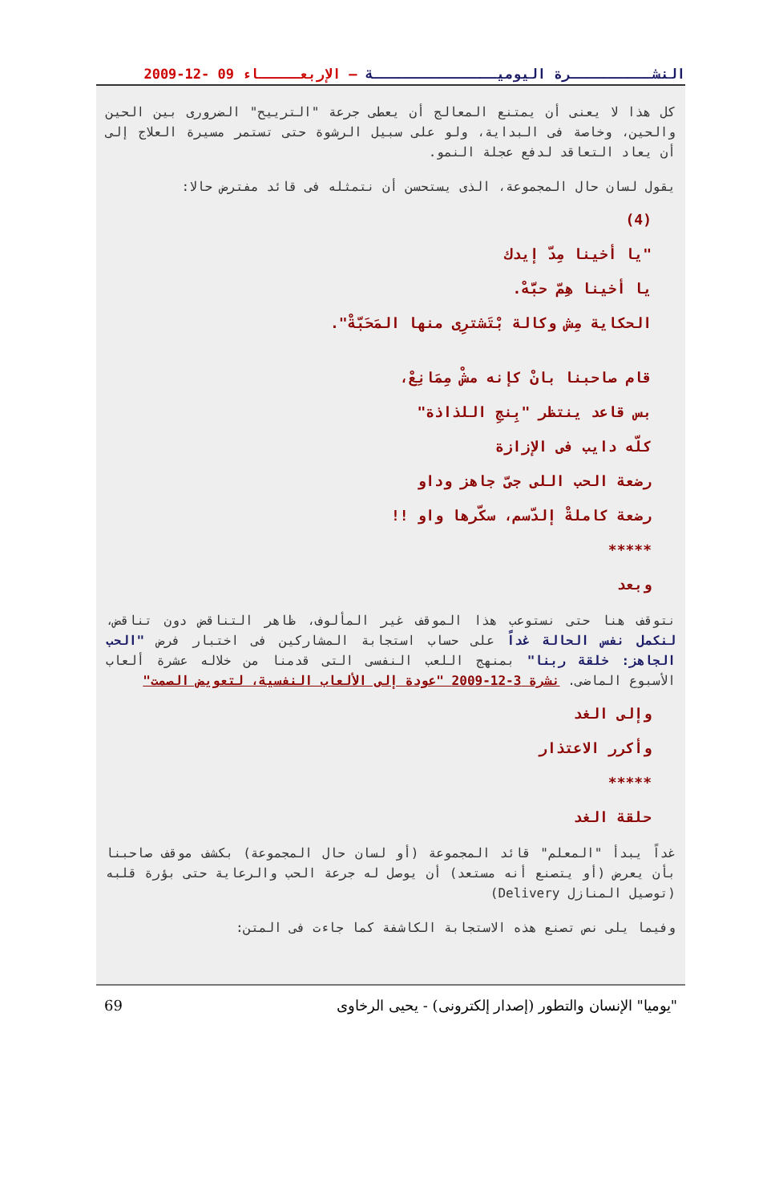النشــــــــــرة اليوميـــــــــــــــة – الإربعـــــاء 09 -12-2009
كل هذا لا يعنى أن يمتنع المعالج أن يعطى جرعة "الترييح" الضرورى بين الحين والحين، وخاصة فى البداية، ولو على سبيل الرشوة حتى تستمر مسيرة العلاج إلى أن يعاد التعاقد لدفع عجلة النمو.
يقول لسان حال المجموعة، الذى يستحسن أن نتمثله فى قائد مفترض حالا:
(4)
"يا أخينا مِدّ إيدك
يا أخينا هِمّ حبَّهْ.
الحكاية مِش وكالة بْتَشترِى منها المَحَبّةْ".
قام صاحبنا بانْ كإنه مشْ مِمَانِعْ،
بس قاعد ينتظر "بِنجِ اللذاذة"
كلّه دايب فى الإزازة
رضعة الحب اللى جىّ جاهز وداو
رضعة كاملةْ إلدّسم، سكّرها واو !!
*****
وبعد
نتوقف هنا حتى نستوعب هذا الموقف غير المألوف، ظاهر التناقض دون تناقض، لنكمل نفس الحالة غداً على حساب استجابة المشاركين فى اختبار فرض "الحب الجاهز: خلقة ربنا" بمنهج اللعب النفسى التى قدمنا من خلاله عشرة ألعاب الأسبوع الماضى. نشرة 3-12-2009 "عودة إلى الألعاب النفسية، لتعويض الصمت"
وإلى الغد
وأكرر الاعتذار
*****
حلقة الغد
غداً يبدأ "المعلم" قائد المجموعة (أو لسان حال المجموعة) بكشف موقف صاحبنا بأن يعرض (أو يتصنع أنه مستعد) أن يوصل له جرعة الحب والرعاية حتى بؤرة قلبه (توصيل المنازل Delivery)
وفيما يلى نص تصنع هذه الاستجابة الكاشفة كما جاءت فى المتن:
"يوميا" الإنسان والتطور (إصدار إلكترونى) - يحيى الرخاوى 69